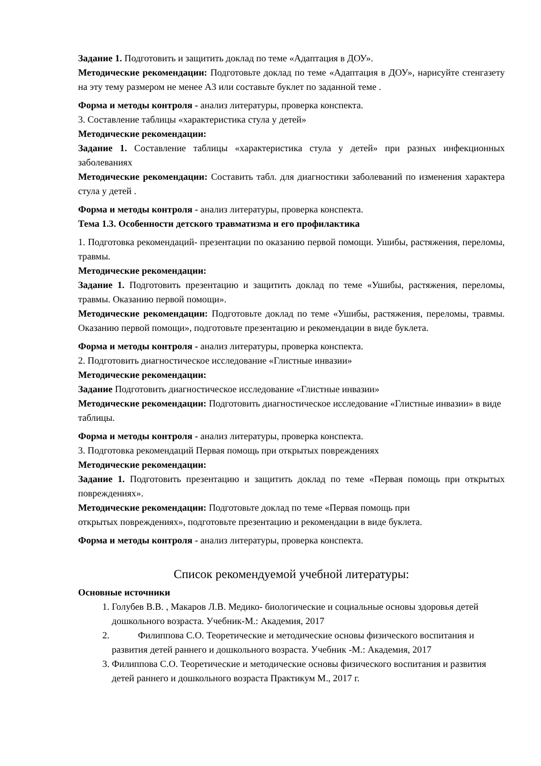Задание 1. Подготовить и защитить доклад по теме «Адаптация в ДОУ».
Методические рекомендации: Подготовьте доклад по теме «Адаптация в ДОУ», нарисуйте стенгазету на эту тему размером не менее А3 или составьте буклет по заданной теме .
Форма и методы контроля - анализ литературы, проверка конспекта.
3. Составление таблицы «характеристика стула у детей»
Методические рекомендации:
Задание 1. Составление таблицы «характеристика стула у детей» при разных инфекционных заболеваниях
Методические рекомендации: Составить табл. для диагностики заболеваний по изменения характера стула у детей .
Форма и методы контроля - анализ литературы, проверка конспекта.
Тема 1.3. Особенности детского травматизма и его профилактика
1. Подготовка рекомендаций- презентации по оказанию первой помощи. Ушибы, растяжения, переломы, травмы.
Методические рекомендации:
Задание 1. Подготовить презентацию и защитить доклад по теме «Ушибы, растяжения, переломы, травмы. Оказанию первой помощи».
Методические рекомендации: Подготовьте доклад по теме «Ушибы, растяжения, переломы, травмы. Оказанию первой помощи», подготовьте презентацию и рекомендации в виде буклета.
Форма и методы контроля - анализ литературы, проверка конспекта.
2. Подготовить диагностическое исследование «Глистные инвазии»
Методические рекомендации:
Задание Подготовить диагностическое исследование «Глистные инвазии»
Методические рекомендации: Подготовить диагностическое исследование «Глистные инвазии» в виде таблицы.
Форма и методы контроля - анализ литературы, проверка конспекта.
3. Подготовка рекомендаций Первая помощь при открытых повреждениях
Методические рекомендации:
Задание 1. Подготовить презентацию и защитить доклад по теме «Первая помощь при открытых повреждениях».
Методические рекомендации: Подготовьте доклад по теме «Первая помощь при
открытых повреждениях», подготовьте презентацию и рекомендации в виде буклета.
Форма и методы контроля - анализ литературы, проверка конспекта.
Список рекомендуемой учебной литературы:
Основные источники
1. Голубев В.В. , Макаров Л.В. Медико- биологические и социальные основы здоровья детей дошкольного возраста. Учебник-М.: Академия, 2017
2. Филиппова С.О. Теоретические и методические основы физического воспитания и развития детей раннего и дошкольного возраста. Учебник -М.: Академия, 2017
3. Филиппова С.О. Теоретические и методические основы физического воспитания и развития детей раннего и дошкольного возраста Практикум М., 2017 г.